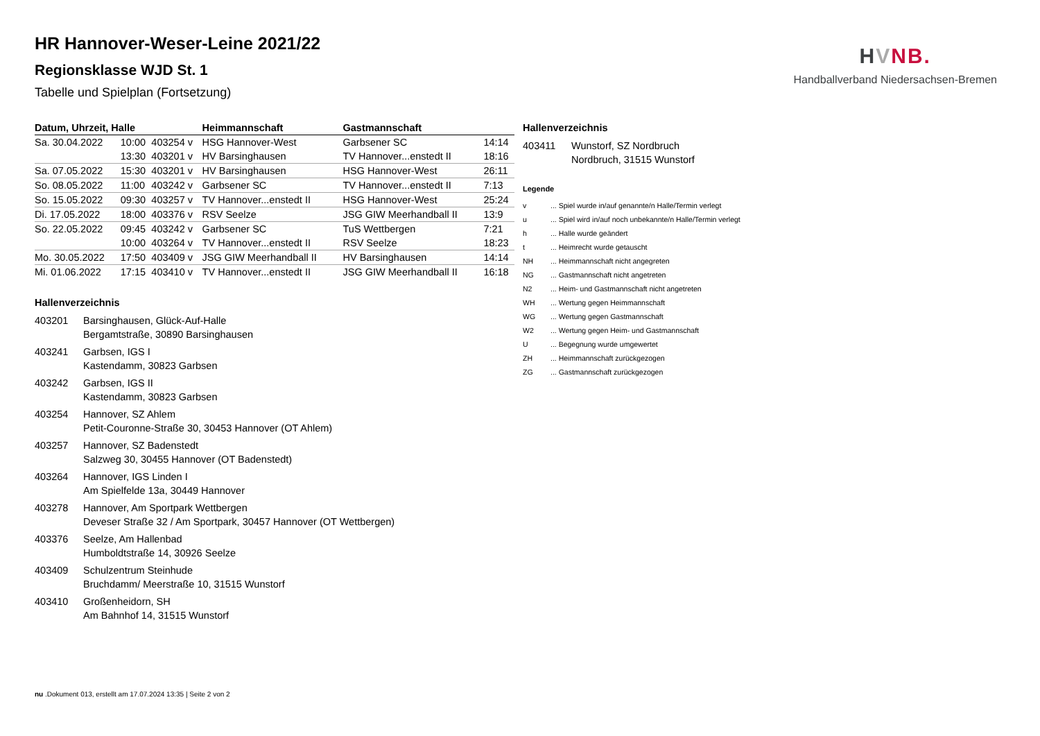HVNB.
Handballverband Niedersachsen-Bremen
HR Hannover-Weser-Leine 2021/22
Regionsklasse WJD St. 1
Tabelle und Spielplan (Fortsetzung)
| Datum, Uhrzeit, Halle | | | Heimmannschaft | Gastmannschaft | |
| --- | --- | --- | --- | --- | --- |
| Sa. 30.04.2022 | 10:00 | 403254 v | HSG Hannover-West | Garbsener SC | 14:14 |
| | 13:30 | 403201 v | HV Barsinghausen | TV Hannover...enstedt II | 18:16 |
| Sa. 07.05.2022 | 15:30 | 403201 v | HV Barsinghausen | HSG Hannover-West | 26:11 |
| So. 08.05.2022 | 11:00 | 403242 v | Garbsener SC | TV Hannover...enstedt II | 7:13 |
| So. 15.05.2022 | 09:30 | 403257 v | TV Hannover...enstedt II | HSG Hannover-West | 25:24 |
| Di. 17.05.2022 | 18:00 | 403376 v | RSV Seelze | JSG GIW Meerhandball II | 13:9 |
| So. 22.05.2022 | 09:45 | 403242 v | Garbsener SC | TuS Wettbergen | 7:21 |
| | 10:00 | 403264 v | TV Hannover...enstedt II | RSV Seelze | 18:23 |
| Mo. 30.05.2022 | 17:50 | 403409 v | JSG GIW Meerhandball II | HV Barsinghausen | 14:14 |
| Mi. 01.06.2022 | 17:15 | 403410 v | TV Hannover...enstedt II | JSG GIW Meerhandball II | 16:18 |
Hallenverzeichnis
403201 Barsinghausen, Glück-Auf-Halle
Bergamtstraße, 30890 Barsinghausen
403241 Garbsen, IGS I
Kastendamm, 30823 Garbsen
403242 Garbsen, IGS II
Kastendamm, 30823 Garbsen
403254 Hannover, SZ Ahlem
Petit-Couronne-Straße 30, 30453 Hannover (OT Ahlem)
403257 Hannover, SZ Badenstedt
Salzweg 30, 30455 Hannover (OT Badenstedt)
403264 Hannover, IGS Linden I
Am Spielfelde 13a, 30449 Hannover
403278 Hannover, Am Sportpark Wettbergen
Deveser Straße 32 / Am Sportpark, 30457 Hannover (OT Wettbergen)
403376 Seelze, Am Hallenbad
Humboldtstraße 14, 30926 Seelze
403409 Schulzentrum Steinhude
Bruchdamm/ Meerstraße 10, 31515 Wunstorf
403410 Großenheidorn, SH
Am Bahnhof 14, 31515 Wunstorf
Hallenverzeichnis
403411 Wunstorf, SZ Nordbruch
Nordbruch, 31515 Wunstorf
Legende
v... Spiel wurde in/auf genannte/n Halle/Termin verlegt
u... Spiel wird in/auf noch unbekannte/n Halle/Termin verlegt
h... Halle wurde geändert
t... Heimrecht wurde getauscht
NH... Heimmannschaft nicht angegreten
NG... Gastmannschaft nicht angetreten
N2... Heim- und Gastmannschaft nicht angetreten
WH... Wertung gegen Heimmannschaft
WG... Wertung gegen Gastmannschaft
W2... Wertung gegen Heim- und Gastmannschaft
U... Begegnung wurde umgewertet
ZH... Heimmannschaft zurückgezogen
ZG... Gastmannschaft zurückgezogen
nu .Dokument 013, erstellt am 17.07.2024 13:35 | Seite 2 von 2